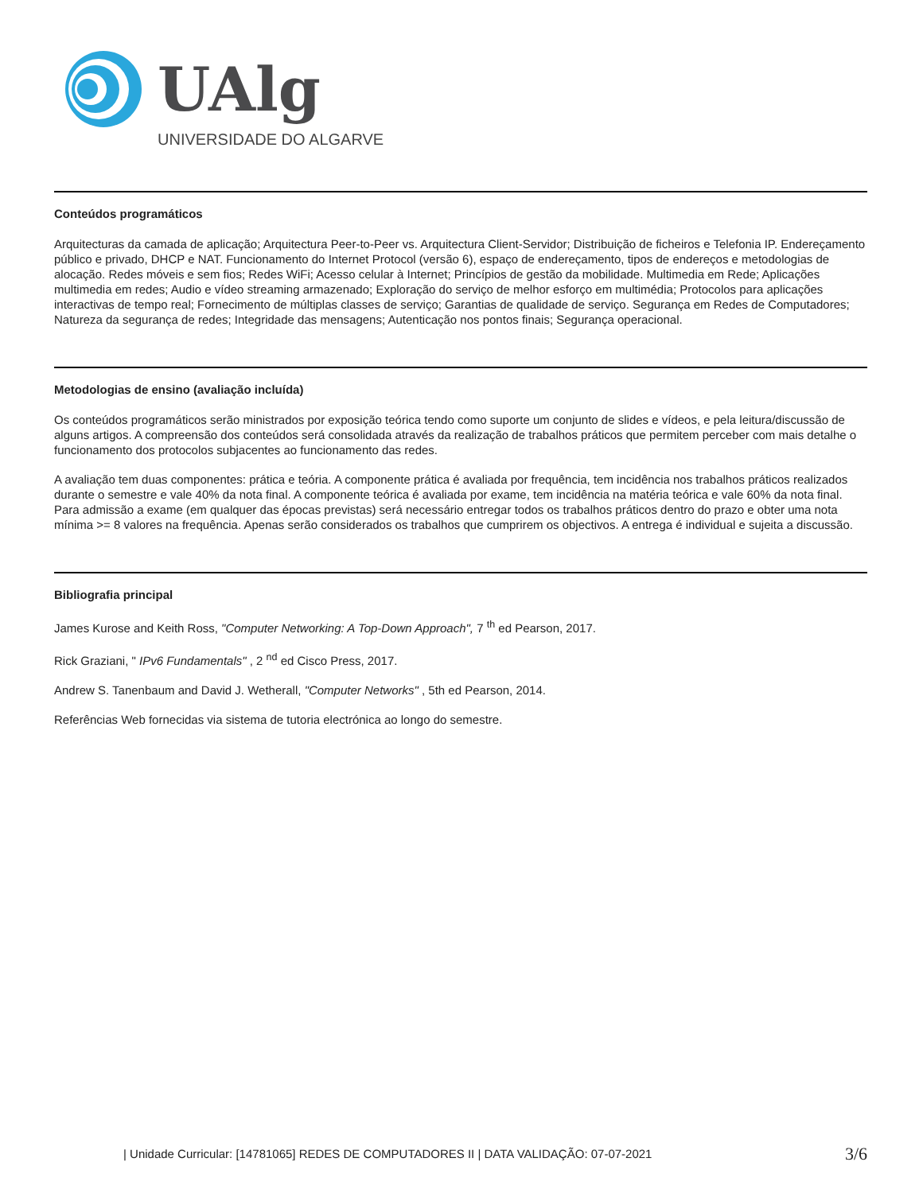UAlg
UNIVERSIDADE DO ALGARVE
Conteúdos programáticos
Arquitecturas da camada de aplicação; Arquitectura Peer-to-Peer vs. Arquitectura Client-Servidor; Distribuição de ficheiros e Telefonia IP. Endereçamento público e privado, DHCP e NAT. Funcionamento do Internet Protocol (versão 6), espaço de endereçamento, tipos de endereços e metodologias de alocação. Redes móveis e sem fios; Redes WiFi; Acesso celular à Internet; Princípios de gestão da mobilidade. Multimedia em Rede; Aplicações multimedia em redes; Audio e vídeo streaming armazenado; Exploração do serviço de melhor esforço em multimédia; Protocolos para aplicações interactivas de tempo real; Fornecimento de múltiplas classes de serviço; Garantias de qualidade de serviço. Segurança em Redes de Computadores; Natureza da segurança de redes; Integridade das mensagens; Autenticação nos pontos finais; Segurança operacional.
Metodologias de ensino (avaliação incluída)
Os conteúdos programáticos serão ministrados por exposição teórica tendo como suporte um conjunto de slides e vídeos, e pela leitura/discussão de alguns artigos. A compreensão dos conteúdos será consolidada através da realização de trabalhos práticos que permitem perceber com mais detalhe o funcionamento dos protocolos subjacentes ao funcionamento das redes.
A avaliação tem duas componentes: prática e teória. A componente prática é avaliada por frequência, tem incidência nos trabalhos práticos realizados durante o semestre e vale 40% da nota final. A componente teórica é avaliada por exame, tem incidência na matéria teórica e vale 60% da nota final. Para admissão a exame (em qualquer das épocas previstas) será necessário entregar todos os trabalhos práticos dentro do prazo e obter uma nota mínima >= 8 valores na frequência. Apenas serão considerados os trabalhos que cumprirem os objectivos. A entrega é individual e sujeita a discussão.
Bibliografia principal
James Kurose and Keith Ross, "Computer Networking: A Top-Down Approach", 7 <sup>th</sup> ed Pearson, 2017.
Rick Graziani, " IPv6 Fundamentals" , 2 <sup>nd</sup> ed Cisco Press, 2017.
Andrew S. Tanenbaum and David J. Wetherall, "Computer Networks" , 5th ed Pearson, 2014.
Referências Web fornecidas via sistema de tutoria electrónica ao longo do semestre.
| Unidade Curricular: [14781065] REDES DE COMPUTADORES II | DATA VALIDAÇÃO: 07-07-2021 3/6